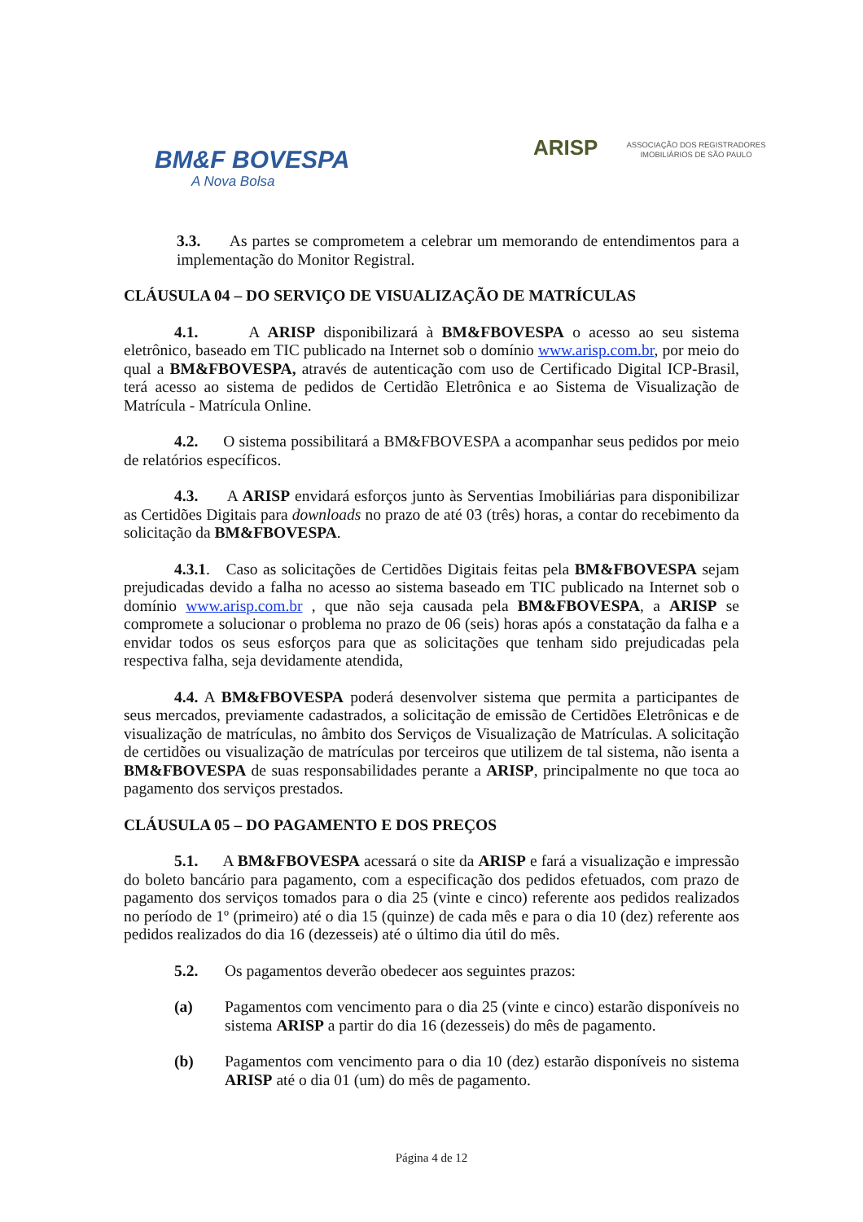BM&F BOVESPA
A Nova Bolsa
ARISP ASSOCIAÇÃO DOS REGISTRADORES IMOBILIÁRIOS DE SÃO PAULO
3.3. As partes se comprometem a celebrar um memorando de entendimentos para a implementação do Monitor Registral.
CLÁUSULA 04 – DO SERVIÇO DE VISUALIZAÇÃO DE MATRÍCULAS
4.1. A ARISP disponibilizará à BM&FBOVESPA o acesso ao seu sistema eletrônico, baseado em TIC publicado na Internet sob o domínio www.arisp.com.br, por meio do qual a BM&FBOVESPA, através de autenticação com uso de Certificado Digital ICP-Brasil, terá acesso ao sistema de pedidos de Certidão Eletrônica e ao Sistema de Visualização de Matrícula - Matrícula Online.
4.2. O sistema possibilitará a BM&FBOVESPA a acompanhar seus pedidos por meio de relatórios específicos.
4.3. A ARISP envidará esforços junto às Serventias Imobiliárias para disponibilizar as Certidões Digitais para downloads no prazo de até 03 (três) horas, a contar do recebimento da solicitação da BM&FBOVESPA.
4.3.1. Caso as solicitações de Certidões Digitais feitas pela BM&FBOVESPA sejam prejudicadas devido a falha no acesso ao sistema baseado em TIC publicado na Internet sob o domínio www.arisp.com.br , que não seja causada pela BM&FBOVESPA, a ARISP se compromete a solucionar o problema no prazo de 06 (seis) horas após a constatação da falha e a envidar todos os seus esforços para que as solicitações que tenham sido prejudicadas pela respectiva falha, seja devidamente atendida,
4.4. A BM&FBOVESPA poderá desenvolver sistema que permita a participantes de seus mercados, previamente cadastrados, a solicitação de emissão de Certidões Eletrônicas e de visualização de matrículas, no âmbito dos Serviços de Visualização de Matrículas. A solicitação de certidões ou visualização de matrículas por terceiros que utilizem de tal sistema, não isenta a BM&FBOVESPA de suas responsabilidades perante a ARISP, principalmente no que toca ao pagamento dos serviços prestados.
CLÁUSULA 05 – DO PAGAMENTO E DOS PREÇOS
5.1. A BM&FBOVESPA acessará o site da ARISP e fará a visualização e impressão do boleto bancário para pagamento, com a especificação dos pedidos efetuados, com prazo de pagamento dos serviços tomados para o dia 25 (vinte e cinco) referente aos pedidos realizados no período de 1º (primeiro) até o dia 15 (quinze) de cada mês e para o dia 10 (dez) referente aos pedidos realizados do dia 16 (dezesseis) até o último dia útil do mês.
5.2. Os pagamentos deverão obedecer aos seguintes prazos:
(a) Pagamentos com vencimento para o dia 25 (vinte e cinco) estarão disponíveis no sistema ARISP a partir do dia 16 (dezesseis) do mês de pagamento.
(b) Pagamentos com vencimento para o dia 10 (dez) estarão disponíveis no sistema ARISP até o dia 01 (um) do mês de pagamento.
Página 4 de 12